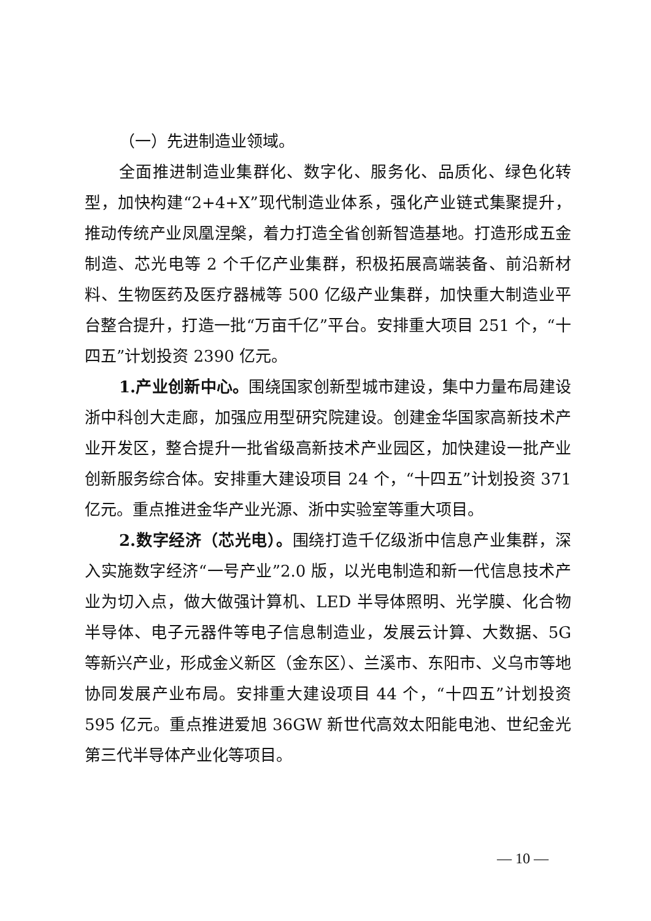（一）先进制造业领域。
全面推进制造业集群化、数字化、服务化、品质化、绿色化转型，加快构建“2+4+X”现代制造业体系，强化产业链式集聚提升，推动传统产业凤凰涅槃，着力打造全省创新智造基地。打造形成五金制造、芯光电等 2 个千亿产业集群，积极拓展高端装备、前沿新材料、生物医药及医疗器械等 500 亿级产业集群，加快重大制造业平台整合提升，打造一批“万亩千亿”平台。安排重大项目 251 个，“十四五”计划投资 2390 亿元。
1.产业创新中心。围绕国家创新型城市建设，集中力量布局建设浙中科创大走廊，加强应用型研究院建设。创建金华国家高新技术产业开发区，整合提升一批省级高新技术产业园区，加快建设一批产业创新服务综合体。安排重大建设项目 24 个，“十四五”计划投资 371 亿元。重点推进金华产业光源、浙中实验室等重大项目。
2.数字经济（芯光电）。围绕打造千亿级浙中信息产业集群，深入实施数字经济“一号产业”2.0 版，以光电制造和新一代信息技术产业为切入点，做大做强计算机、LED 半导体照明、光学膜、化合物半导体、电子元器件等电子信息制造业，发展云计算、大数据、5G 等新兴产业，形成金义新区（金东区）、兰溪市、东阳市、义乌市等地协同发展产业布局。安排重大建设项目 44 个，“十四五”计划投资 595 亿元。重点推进爱旭 36GW 新世代高效太阳能电池、世纪金光第三代半导体产业化等项目。
— 10 —